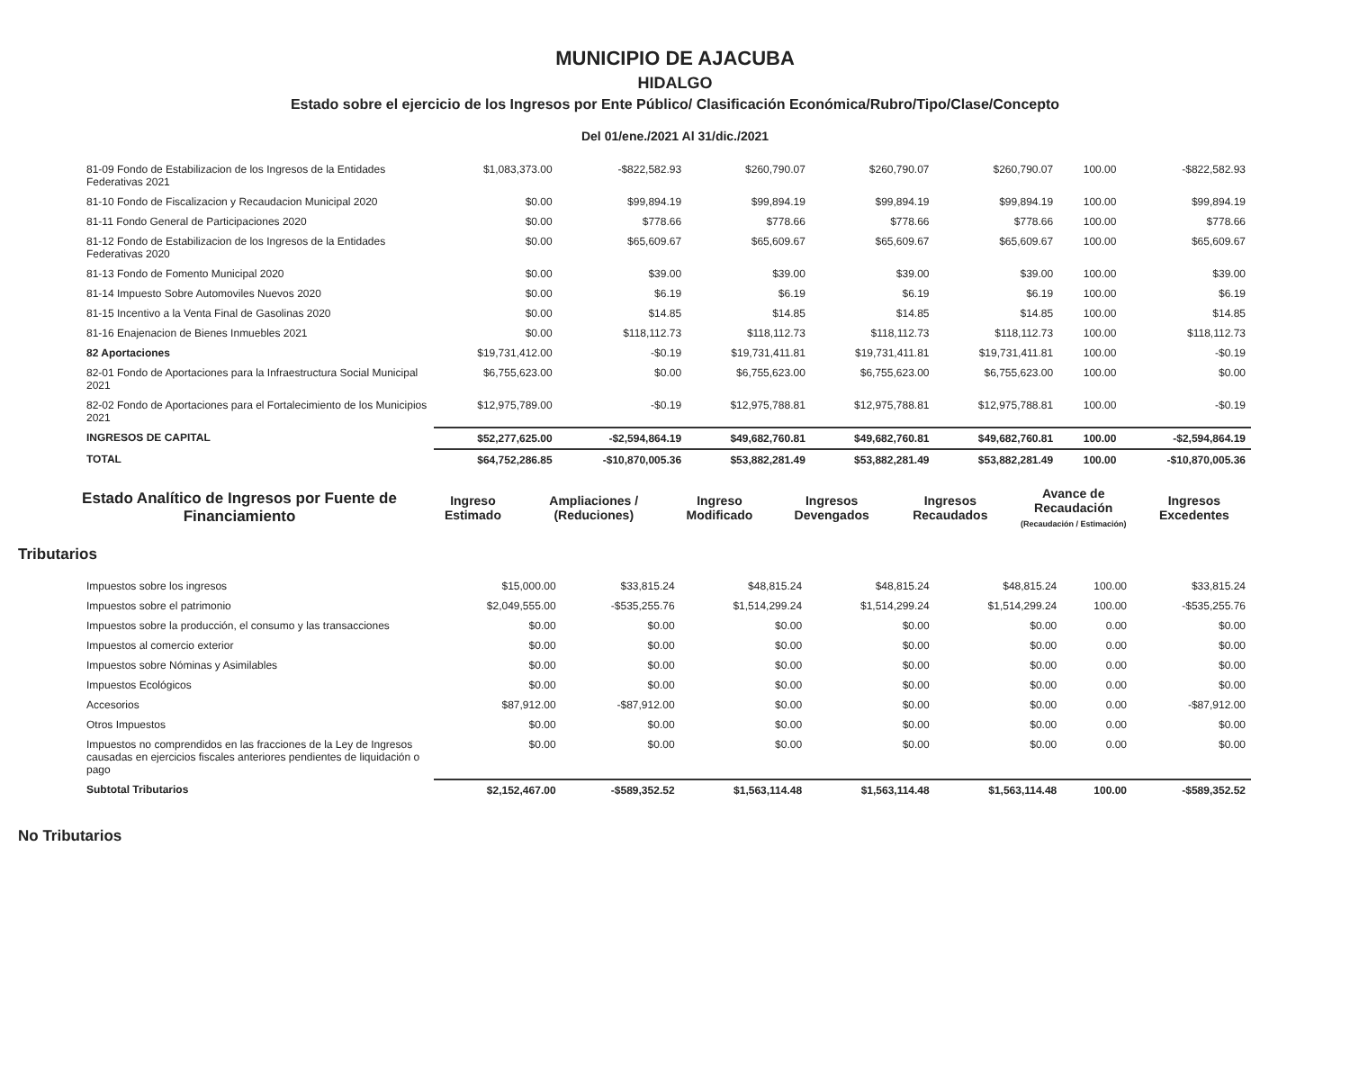MUNICIPIO DE AJACUBA
HIDALGO
Estado sobre el ejercicio de los Ingresos por Ente Público/ Clasificación Económica/Rubro/Tipo/Clase/Concepto
Del 01/ene./2021 Al 31/dic./2021
| 81-09 Fondo de Estabilizacion de los Ingresos de la Entidades Federativas 2021 | $1,083,373.00 | -$822,582.93 | $260,790.07 | $260,790.07 | $260,790.07 | 100.00 | -$822,582.93 |
| 81-10 Fondo de Fiscalizacion y Recaudacion Municipal 2020 | $0.00 | $99,894.19 | $99,894.19 | $99,894.19 | $99,894.19 | 100.00 | $99,894.19 |
| 81-11 Fondo General de Participaciones 2020 | $0.00 | $778.66 | $778.66 | $778.66 | $778.66 | 100.00 | $778.66 |
| 81-12 Fondo de Estabilizacion de los Ingresos de la Entidades Federativas 2020 | $0.00 | $65,609.67 | $65,609.67 | $65,609.67 | $65,609.67 | 100.00 | $65,609.67 |
| 81-13 Fondo de Fomento Municipal 2020 | $0.00 | $39.00 | $39.00 | $39.00 | $39.00 | 100.00 | $39.00 |
| 81-14 Impuesto Sobre Automoviles Nuevos 2020 | $0.00 | $6.19 | $6.19 | $6.19 | $6.19 | 100.00 | $6.19 |
| 81-15 Incentivo a la Venta Final de Gasolinas 2020 | $0.00 | $14.85 | $14.85 | $14.85 | $14.85 | 100.00 | $14.85 |
| 81-16 Enajenacion de Bienes Inmuebles 2021 | $0.00 | $118,112.73 | $118,112.73 | $118,112.73 | $118,112.73 | 100.00 | $118,112.73 |
| 82 Aportaciones | $19,731,412.00 | -$0.19 | $19,731,411.81 | $19,731,411.81 | $19,731,411.81 | 100.00 | -$0.19 |
| 82-01 Fondo de Aportaciones para la Infraestructura Social Municipal 2021 | $6,755,623.00 | $0.00 | $6,755,623.00 | $6,755,623.00 | $6,755,623.00 | 100.00 | $0.00 |
| 82-02 Fondo de Aportaciones para el Fortalecimiento de los Municipios 2021 | $12,975,789.00 | -$0.19 | $12,975,788.81 | $12,975,788.81 | $12,975,788.81 | 100.00 | -$0.19 |
| INGRESOS DE CAPITAL | $52,277,625.00 | -$2,594,864.19 | $49,682,760.81 | $49,682,760.81 | $49,682,760.81 | 100.00 | -$2,594,864.19 |
| TOTAL | $64,752,286.85 | -$10,870,005.36 | $53,882,281.49 | $53,882,281.49 | $53,882,281.49 | 100.00 | -$10,870,005.36 |
| Estado Analítico de Ingresos por Fuente de Financiamiento | Ingreso Estimado | Ampliaciones / (Reduciones) | Ingreso Modificado | Ingresos Devengados | Ingresos Recaudados | Avance de Recaudación (Recaudación / Estimación) | Ingresos Excedentes |
| --- | --- | --- | --- | --- | --- | --- | --- |
Tributarios
| Impuestos sobre los ingresos | $15,000.00 | $33,815.24 | $48,815.24 | $48,815.24 | $48,815.24 | 100.00 | $33,815.24 |
| Impuestos sobre el patrimonio | $2,049,555.00 | -$535,255.76 | $1,514,299.24 | $1,514,299.24 | $1,514,299.24 | 100.00 | -$535,255.76 |
| Impuestos sobre la producción, el consumo y las transacciones | $0.00 | $0.00 | $0.00 | $0.00 | $0.00 | 0.00 | $0.00 |
| Impuestos al comercio exterior | $0.00 | $0.00 | $0.00 | $0.00 | $0.00 | 0.00 | $0.00 |
| Impuestos sobre Nóminas y Asimilables | $0.00 | $0.00 | $0.00 | $0.00 | $0.00 | 0.00 | $0.00 |
| Impuestos Ecológicos | $0.00 | $0.00 | $0.00 | $0.00 | $0.00 | 0.00 | $0.00 |
| Accesorios | $87,912.00 | -$87,912.00 | $0.00 | $0.00 | $0.00 | 0.00 | -$87,912.00 |
| Otros Impuestos | $0.00 | $0.00 | $0.00 | $0.00 | $0.00 | 0.00 | $0.00 |
| Impuestos no comprendidos en las fracciones de la Ley de Ingresos causadas en ejercicios fiscales anteriores pendientes de liquidación o pago | $0.00 | $0.00 | $0.00 | $0.00 | $0.00 | 0.00 | $0.00 |
| Subtotal Tributarios | $2,152,467.00 | -$589,352.52 | $1,563,114.48 | $1,563,114.48 | $1,563,114.48 | 100.00 | -$589,352.52 |
No Tributarios